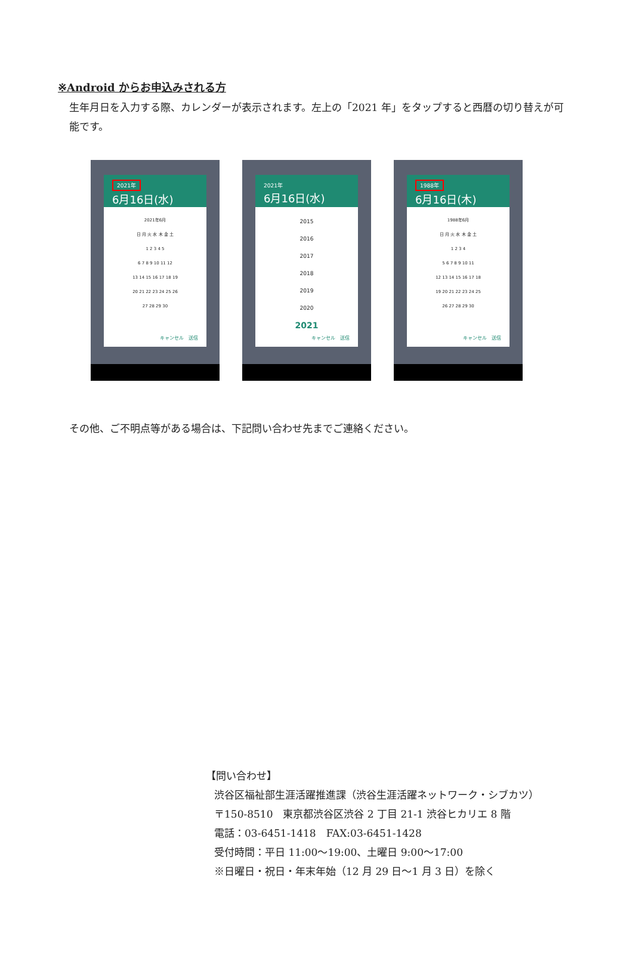※Android からお申込みされる方
生年月日を入力する際、カレンダーが表示されます。左上の「2021 年」をタップすると西暦の切り替えが可能です。
2021年
6月16日(水)
2021年6月
日 月 火 水 木 金 土
1 2 3 4 5
6 7 8 9 10 11 12
13 14 15 16 17 18 19
20 21 22 23 24 25 26
27 28 29 30
キャンセル　送信
2021年
6月16日(水)
2015
2016
2017
2018
2019
2020
2021
キャンセル　送信
1988年
6月16日(木)
1988年6月
日 月 火 水 木 金 土
1 2 3 4
5 6 7 8 9 10 11
12 13 14 15 16 17 18
19 20 21 22 23 24 25
26 27 28 29 30
キャンセル　送信
その他、ご不明点等がある場合は、下記問い合わせ先までご連絡ください。
【問い合わせ】
渋谷区福祉部生涯活躍推進課（渋谷生涯活躍ネットワーク・シブカツ）
〒150-8510　東京都渋谷区渋谷 2 丁目 21-1 渋谷ヒカリエ 8 階
電話：03-6451-1418　FAX:03-6451-1428
受付時間：平日 11:00～19:00、土曜日 9:00～17:00
※日曜日・祝日・年末年始（12 月 29 日～1 月 3 日）を除く